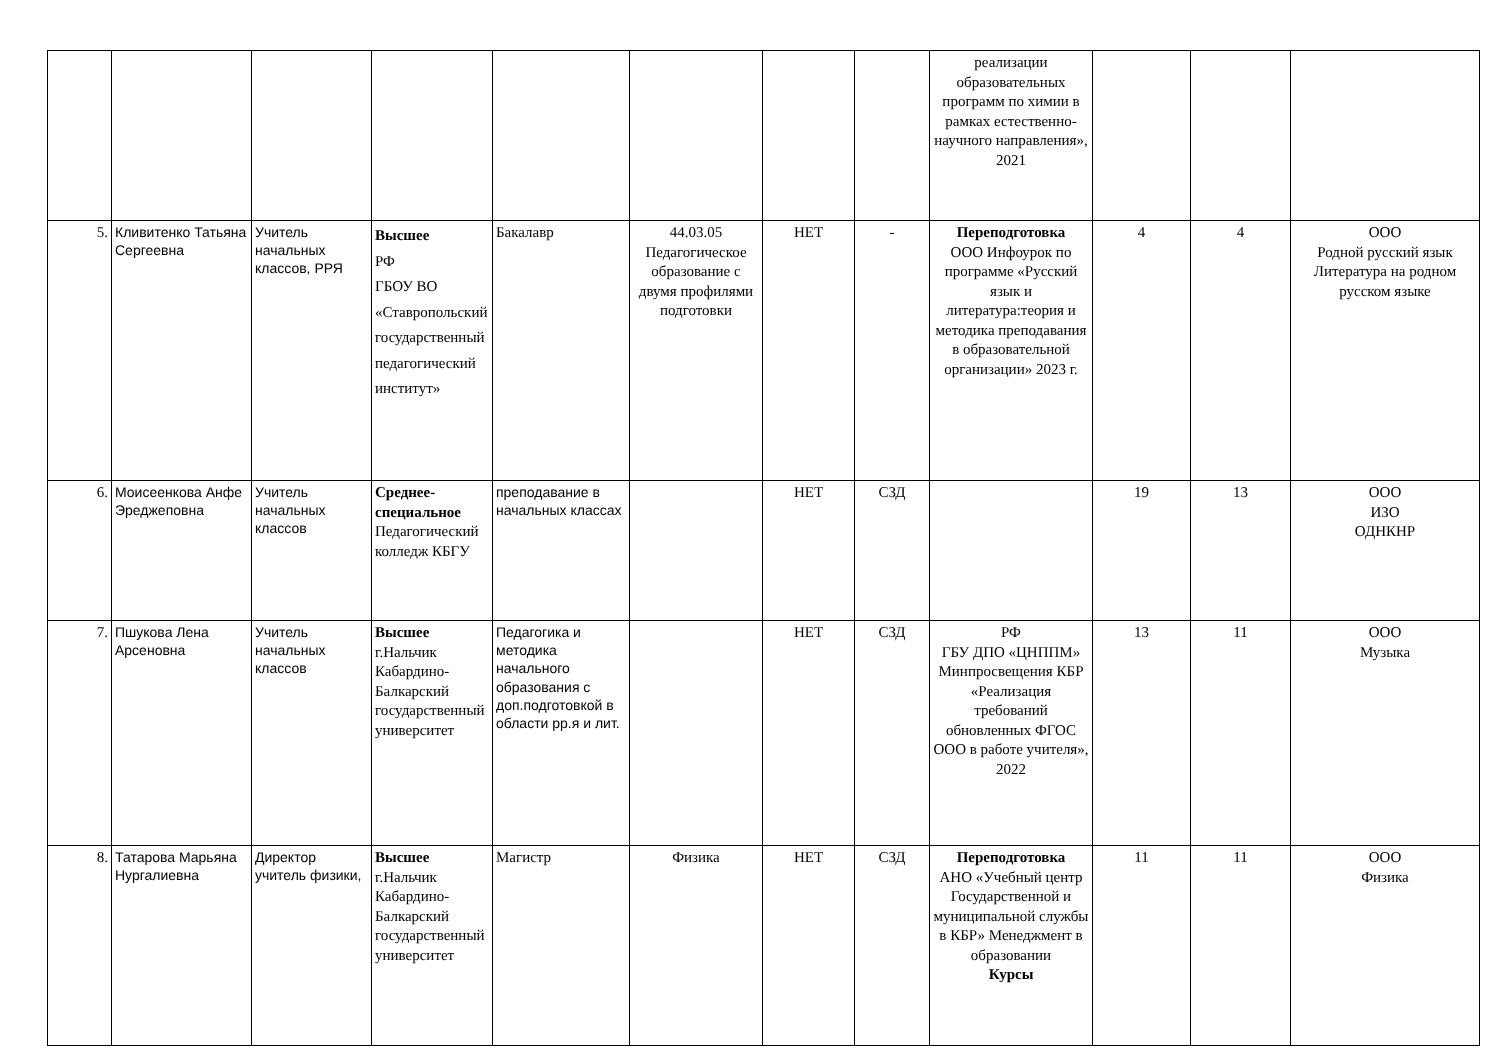| | | | | | | | | реализации образовательных программ по химии в рамках естественно-научного направления», 2021 | | | |
| 5. | Кливитенко Татьяна Сергеевна | Учитель начальных классов, РРЯ | Высшее РФ ГБОУ ВО «Ставропольский государственный педагогический институт» | Бакалавр | 44.03.05 Педагогическое образование с двумя профилями подготовки | НЕТ | - | Переподготовка ООО Инфоурок по программе «Русский язык и литература:теория и методика преподавания в образовательной организации» 2023 г. | 4 | 4 | ООО Родной русский язык Литература на родном русском языке |
| 6. | Моисеенкова Анфе Эреджеповна | Учитель начальных классов | Среднее-специальное Педагогический колледж КБГУ | преподавание в начальных классах | | НЕТ | СЗД | | 19 | 13 | ООО ИЗО ОДНКНР |
| 7. | Пшукова Лена Арсеновна | Учитель начальных классов | Высшее г.Нальчик Кабардино-Балкарский государственный университет | Педагогика и методика начального образования с доп.подготовкой в области рр.я и лит. | | НЕТ | СЗД | РФ ГБУ ДПО «ЦНППМ» Минпросвещения КБР «Реализация требований обновленных ФГОС ООО в работе учителя», 2022 | 13 | 11 | ООО Музыка |
| 8. | Татарова Марьяна Нургалиевна | Директор учитель физики, | Высшее г.Нальчик Кабардино-Балкарский государственный университет | Магистр | Физика | НЕТ | СЗД | Переподготовка АНО «Учебный центр Государственной и муниципальной службы в КБР» Менеджмент в образовании Курсы | 11 | 11 | ООО Физика |